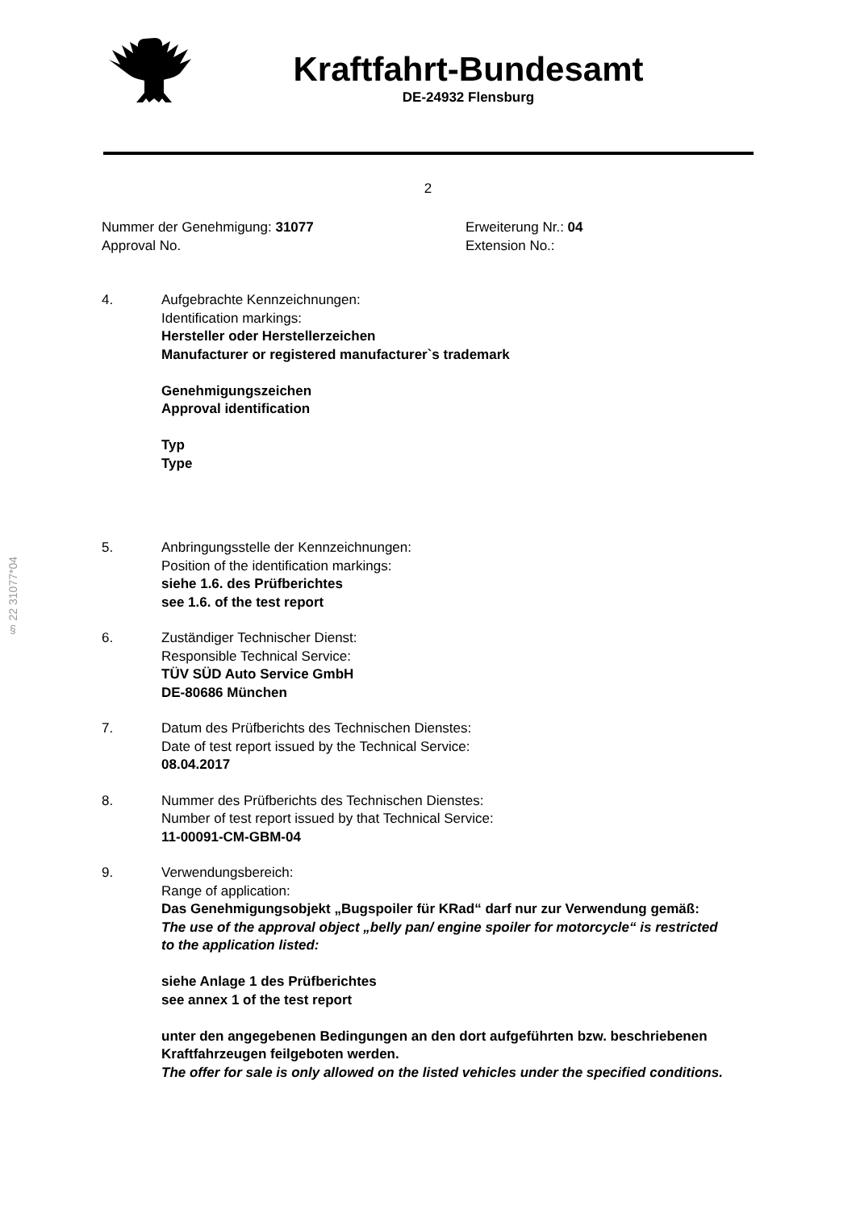Kraftfahrt-Bundesamt
DE-24932 Flensburg
2
Nummer der Genehmigung: 31077
Approval No.
Erweiterung Nr.: 04
Extension No.:
4. Aufgebrachte Kennzeichnungen:
Identification markings:
Hersteller oder Herstellerzeichen
Manufacturer or registered manufacturer`s trademark
Genehmigungszeichen
Approval identification
Typ
Type
5. Anbringungsstelle der Kennzeichnungen:
Position of the identification markings:
siehe 1.6. des Prüfberichtes
see 1.6. of the test report
6. Zuständiger Technischer Dienst:
Responsible Technical Service:
TÜV SÜD Auto Service GmbH
DE-80686 München
7. Datum des Prüfberichts des Technischen Dienstes:
Date of test report issued by the Technical Service:
08.04.2017
8. Nummer des Prüfberichts des Technischen Dienstes:
Number of test report issued by that Technical Service:
11-00091-CM-GBM-04
9. Verwendungsbereich:
Range of application:
Das Genehmigungsobjekt „Bugspoiler für KRad“ darf nur zur Verwendung gemäß:
The use of the approval object „belly pan/ engine spoiler for motorcycle“ is restricted to the application listed:
siehe Anlage 1 des Prüfberichtes
see annex 1 of the test report
unter den angegebenen Bedingungen an den dort aufgeführten bzw. beschriebenen Kraftfahrzeugen feilgeboten werden.
The offer for sale is only allowed on the listed vehicles under the specified conditions.
§ 22 31077*04